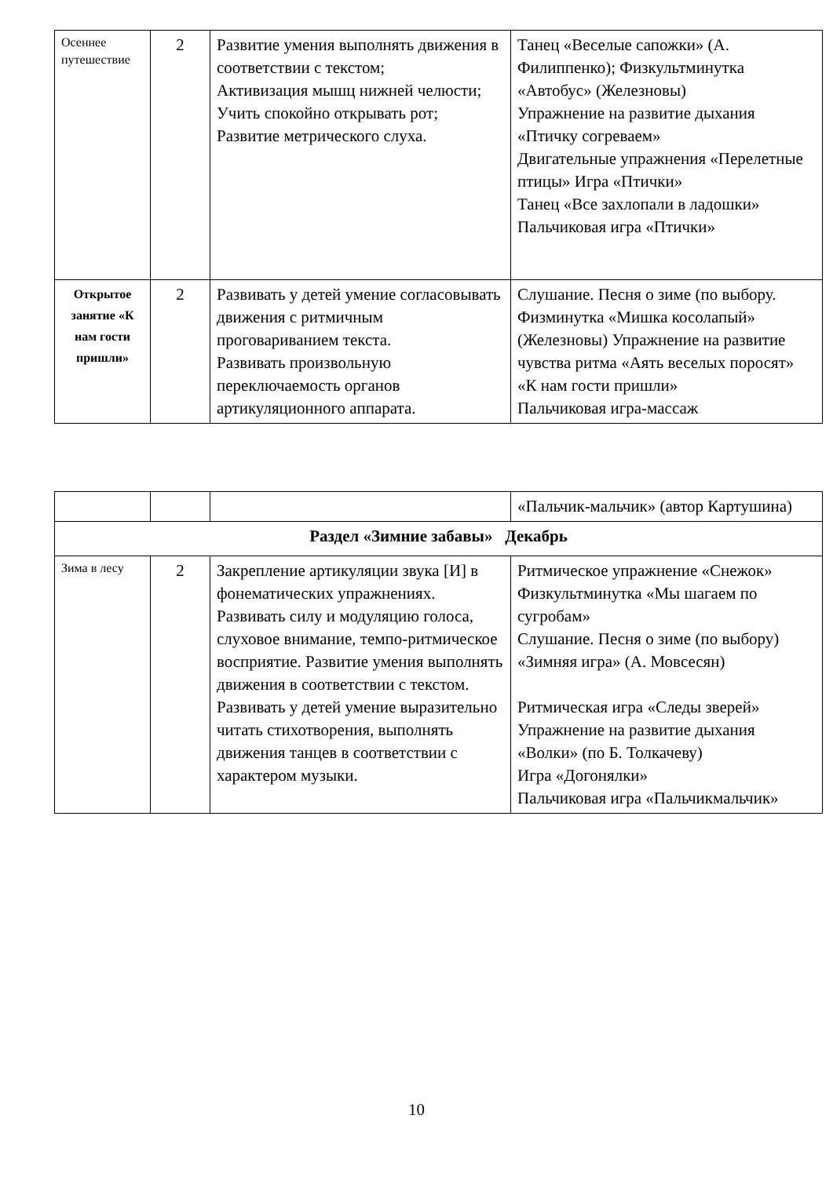| Осеннее путешествие | 2 | Развитие умения выполнять движения в соответствии с текстом; Активизация мышц нижней челюсти; Учить спокойно открывать рот; Развитие метрического слуха. | Танец «Веселые сапожки» (А. Филиппенко); Физкультминутка «Автобус» (Железновы) Упражнение на развитие дыхания «Птичку согреваем» Двигательные упражнения «Перелетные птицы» Игра «Птички» Танец «Все захлопали в ладошки» Пальчиковая игра «Птички» |
| Открытое занятие «К нам гости пришли» | 2 | Развивать у детей умение согласовывать движения с ритмичным проговариванием текста. Развивать произвольную переключаемость органов артикуляционного аппарата. | Слушание. Песня о зиме (по выбору. Физминутка «Мишка косолапый» (Железновы) Упражнение на развитие чувства ритма «Аять веселых поросят» «К нам гости пришли» Пальчиковая игра-массаж |
| | | | «Пальчик-мальчик» (автор Картушина) |
| Раздел «Зимние забавы» Декабрь | | | |
| Зима в лесу | 2 | Закрепление артикуляции звука [И] в фонематических упражнениях. Развивать силу и модуляцию голоса, слуховое внимание, темпо-ритмическое восприятие. Развитие умения выполнять движения в соответствии с текстом. Развивать у детей умение выразительно читать стихотворения, выполнять движения танцев в соответствии с характером музыки. | Ритмическое упражнение «Снежок» Физкультминутка «Мы шагаем по сугробам» Слушание. Песня о зиме (по выбору) «Зимняя игра» (А. Мовсесян) Ритмическая игра «Следы зверей» Упражнение на развитие дыхания «Волки» (по Б. Толкачеву) Игра «Догонялки» Пальчиковая игра «Пальчикмальчик» |
10